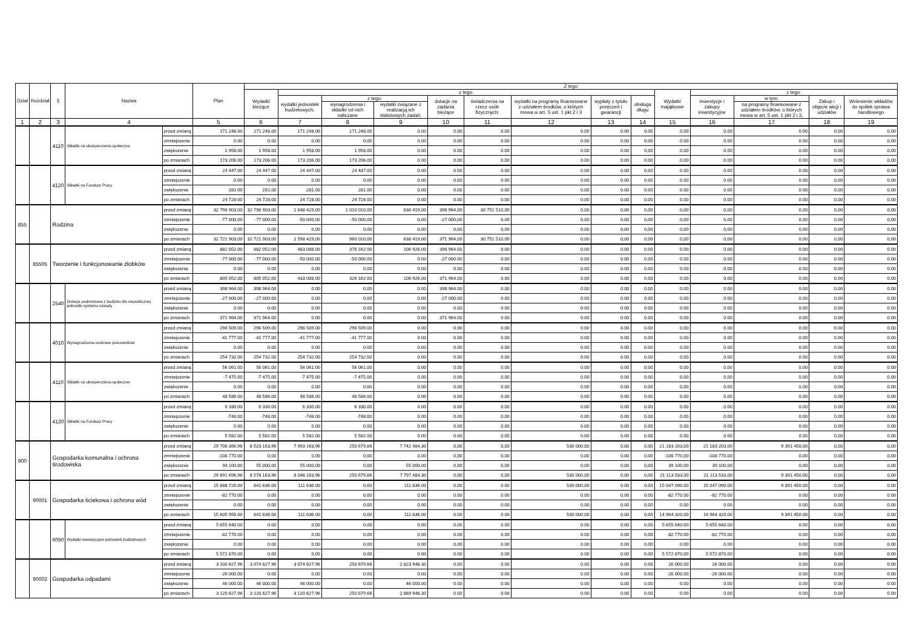| Dział | Rozdział | § | Nazwa | | Plan | Z tego | | | | | | | | | | | | | |
| --- | --- | --- | --- | --- | --- | --- | --- | --- | --- | --- | --- | --- | --- | --- | --- | --- | --- | --- | --- |
| | | | | | | Wydatki bieżące | z tego: | | | | | | | | Wydatki majątkowe | z tego: | | | |
| | | | | | | | wydatki jednostek budżetowych, | z tego: | | dotacje na zadania bieżące | świadczenia na rzecz osób fizycznych; | wydatki na programy finansowane z udziałem środków, o których mowa w art. 5 ust. 1 pkt 2 i 3 | wypłaty z tytułu poręczeń i gwarancji | obsługa długu | | inwestycje i zakupy inwestycyjne | w tym: | Zakup i objęcie akcji i udziałów | Wniesienie wkładów do spółek sprawa handlowego |
| | | | | | | | | wynagrodzenia i składki od nich naliczane | wydatki związane z realizacją ich statutowych zadań; | | | | | | | | na programy finansowane z udziałem środków, o których mowa w art. 5 ust. 1 pkt 2 i 3, | | |
| 1 | 2 | 3 | 4 | | 5 | 6 | 7 | 8 | 9 | 10 | 11 | 12 | 13 | 14 | 15 | 16 | 17 | 18 | 19 |
| | | 4110 | Składki na ubezpieczenia społeczne | przed zmianą | 171 248.00 | 171 248.00 | 171 248.00 | 171 248.00 | 0.00 | 0.00 | 0.00 | 0.00 | 0.00 | 0.00 | 0.00 | 0.00 | 0.00 | 0.00 | 0.00 |
| | | | | zmniejszenie | 0.00 | 0.00 | 0.00 | 0.00 | 0.00 | 0.00 | 0.00 | 0.00 | 0.00 | 0.00 | 0.00 | 0.00 | 0.00 | 0.00 | 0.00 |
| | | | | zwiększenie | 1 958.00 | 1 958.00 | 1 958.00 | 1 958.00 | 0.00 | 0.00 | 0.00 | 0.00 | 0.00 | 0.00 | 0.00 | 0.00 | 0.00 | 0.00 | 0.00 |
| | | | | po zmianach | 173 206.00 | 173 206.00 | 173 206.00 | 173 206.00 | 0.00 | 0.00 | 0.00 | 0.00 | 0.00 | 0.00 | 0.00 | 0.00 | 0.00 | 0.00 | 0.00 |
| | | 4120 | Składki na Fundusz Pracy | przed zmianą | 24 447.00 | 24 447.00 | 24 447.00 | 24 447.00 | 0.00 | 0.00 | 0.00 | 0.00 | 0.00 | 0.00 | 0.00 | 0.00 | 0.00 | 0.00 | 0.00 |
| | | | | zmniejszenie | 0.00 | 0.00 | 0.00 | 0.00 | 0.00 | 0.00 | 0.00 | 0.00 | 0.00 | 0.00 | 0.00 | 0.00 | 0.00 | 0.00 | 0.00 |
| | | | | zwiększenie | 281.00 | 281.00 | 281.00 | 281.00 | 0.00 | 0.00 | 0.00 | 0.00 | 0.00 | 0.00 | 0.00 | 0.00 | 0.00 | 0.00 | 0.00 |
| | | | | po zmianach | 24 728.00 | 24 728.00 | 24 728.00 | 24 728.00 | 0.00 | 0.00 | 0.00 | 0.00 | 0.00 | 0.00 | 0.00 | 0.00 | 0.00 | 0.00 | 0.00 |
| 855 | | Rodzina | | przed zmianą | 32 798 903,00 | 32 798 903,00 | 1 648 429,00 | 1 010 010,00 | 638 419,00 | 398 964,00 | 30 751 510,00 | 0,00 | 0,00 | 0,00 | 0,00 | 0,00 | 0,00 | 0,00 | 0,00 |
| | | | | zmniejszenie | -77 000,00 | -77 000,00 | -50 000,00 | -50 000,00 | 0,00 | -27 000,00 | 0,00 | 0,00 | 0,00 | 0,00 | 0,00 | 0,00 | 0,00 | 0,00 | 0,00 |
| | | | | zwiększenie | 0,00 | 0,00 | 0,00 | 0,00 | 0,00 | 0,00 | 0,00 | 0,00 | 0,00 | 0,00 | 0,00 | 0,00 | 0,00 | 0,00 | 0,00 |
| | | | | po zmianach | 32 721 903,00 | 32 721 903,00 | 1 598 429,00 | 960 010,00 | 638 419,00 | 371 964,00 | 30 751 510,00 | 0,00 | 0,00 | 0,00 | 0,00 | 0,00 | 0,00 | 0,00 | 0,00 |
| | 85505 | Tworzenie i funkcjonowanie żłobków | | przed zmianą | 882 052.00 | 882 052.00 | 483 088.00 | 376 162.00 | 106 926.00 | 398 964.00 | 0.00 | 0.00 | 0.00 | 0.00 | 0.00 | 0.00 | 0.00 | 0.00 | 0.00 |
| | | | | zmniejszenie | -77 000.00 | -77 000.00 | -50 000.00 | -50 000.00 | 0.00 | -27 000.00 | 0.00 | 0.00 | 0.00 | 0.00 | 0.00 | 0.00 | 0.00 | 0.00 | 0.00 |
| | | | | zwiększenie | 0.00 | 0.00 | 0.00 | 0.00 | 0.00 | 0.00 | 0.00 | 0.00 | 0.00 | 0.00 | 0.00 | 0.00 | 0.00 | 0.00 | 0.00 |
| | | | | po zmianach | 805 052.00 | 805 052.00 | 433 088.00 | 326 162.00 | 106 926.00 | 371 964.00 | 0.00 | 0.00 | 0.00 | 0.00 | 0.00 | 0.00 | 0.00 | 0.00 | 0.00 |
| | | 2540 | Dotacja podmiotowa z budżetu dla niepublicznej jednostki systemu oświaty | przed zmianą | 398 964.00 | 398 964.00 | 0.00 | 0.00 | 0.00 | 398 964.00 | 0.00 | 0.00 | 0.00 | 0.00 | 0.00 | 0.00 | 0.00 | 0.00 | 0.00 |
| | | | | zmniejszenie | -27 000.00 | -27 000.00 | 0.00 | 0.00 | 0.00 | -27 000.00 | 0.00 | 0.00 | 0.00 | 0.00 | 0.00 | 0.00 | 0.00 | 0.00 | 0.00 |
| | | | | zwiększenie | 0.00 | 0.00 | 0.00 | 0.00 | 0.00 | 0.00 | 0.00 | 0.00 | 0.00 | 0.00 | 0.00 | 0.00 | 0.00 | 0.00 | 0.00 |
| | | | | po zmianach | 371 964.00 | 371 964.00 | 0.00 | 0.00 | 0.00 | 371 964.00 | 0.00 | 0.00 | 0.00 | 0.00 | 0.00 | 0.00 | 0.00 | 0.00 | 0.00 |
| | | 4010 | Wynagrodzenia osobowe pracowników | przed zmianą | 296 509.00 | 296 509.00 | 296 509.00 | 296 509.00 | 0.00 | 0.00 | 0.00 | 0.00 | 0.00 | 0.00 | 0.00 | 0.00 | 0.00 | 0.00 | 0.00 |
| | | | | zmniejszenie | -41 777.00 | -41 777.00 | -41 777.00 | -41 777.00 | 0.00 | 0.00 | 0.00 | 0.00 | 0.00 | 0.00 | 0.00 | 0.00 | 0.00 | 0.00 | 0.00 |
| | | | | zwiększenie | 0.00 | 0.00 | 0.00 | 0.00 | 0.00 | 0.00 | 0.00 | 0.00 | 0.00 | 0.00 | 0.00 | 0.00 | 0.00 | 0.00 | 0.00 |
| | | | | po zmianach | 254 732.00 | 254 732.00 | 254 732.00 | 254 732.00 | 0.00 | 0.00 | 0.00 | 0.00 | 0.00 | 0.00 | 0.00 | 0.00 | 0.00 | 0.00 | 0.00 |
| | | 4110 | Składki na ubezpieczenia społeczne | przed zmianą | 56 061.00 | 56 061.00 | 56 061.00 | 56 061.00 | 0.00 | 0.00 | 0.00 | 0.00 | 0.00 | 0.00 | 0.00 | 0.00 | 0.00 | 0.00 | 0.00 |
| | | | | zmniejszenie | -7 475.00 | -7 475.00 | -7 475.00 | -7 475.00 | 0.00 | 0.00 | 0.00 | 0.00 | 0.00 | 0.00 | 0.00 | 0.00 | 0.00 | 0.00 | 0.00 |
| | | | | zwiększenie | 0.00 | 0.00 | 0.00 | 0.00 | 0.00 | 0.00 | 0.00 | 0.00 | 0.00 | 0.00 | 0.00 | 0.00 | 0.00 | 0.00 | 0.00 |
| | | | | po zmianach | 48 586.00 | 48 586.00 | 48 586.00 | 48 586.00 | 0.00 | 0.00 | 0.00 | 0.00 | 0.00 | 0.00 | 0.00 | 0.00 | 0.00 | 0.00 | 0.00 |
| | | 4120 | Składki na Fundusz Pracy | przed zmianą | 6 330.00 | 6 330.00 | 6 330.00 | 6 330.00 | 0.00 | 0.00 | 0.00 | 0.00 | 0.00 | 0.00 | 0.00 | 0.00 | 0.00 | 0.00 | 0.00 |
| | | | | zmniejszenie | -748.00 | -748.00 | -748.00 | -748.00 | 0.00 | 0.00 | 0.00 | 0.00 | 0.00 | 0.00 | 0.00 | 0.00 | 0.00 | 0.00 | 0.00 |
| | | | | zwiększenie | 0.00 | 0.00 | 0.00 | 0.00 | 0.00 | 0.00 | 0.00 | 0.00 | 0.00 | 0.00 | 0.00 | 0.00 | 0.00 | 0.00 | 0.00 |
| | | | | po zmianach | 5 582.00 | 5 582.00 | 5 582.00 | 5 582.00 | 0.00 | 0.00 | 0.00 | 0.00 | 0.00 | 0.00 | 0.00 | 0.00 | 0.00 | 0.00 | 0.00 |
| 900 | | Gospodarka komunalna i ochrona środowiska | | przed zmianą | 29 706 366,96 | 8 523 163,96 | 7 993 163,96 | 250 679,66 | 7 742 484,30 | 0,00 | 0,00 | 530 000,00 | 0,00 | 0,00 | 21 183 203,00 | 21 183 203,00 | 9 391 450,00 | 0,00 | 0,00 |
| | | | | zmniejszenie | -108 770,00 | 0,00 | 0,00 | 0,00 | 0,00 | 0,00 | 0,00 | 0,00 | 0,00 | 0,00 | -108 770,00 | -108 770,00 | 0,00 | 0,00 | 0,00 |
| | | | | zwiększenie | 94 100,00 | 55 000,00 | 55 000,00 | 0,00 | 55 000,00 | 0,00 | 0,00 | 0,00 | 0,00 | 0,00 | 39 100,00 | 39 100,00 | 0,00 | 0,00 | 0,00 |
| | | | | po zmianach | 29 691 696,96 | 8 578 163,96 | 8 048 163,96 | 250 679,66 | 7 797 484,30 | 0,00 | 0,00 | 530 000,00 | 0,00 | 0,00 | 21 113 533,00 | 21 113 533,00 | 9 391 450,00 | 0,00 | 0,00 |
| | 90001 | Gospodarka ściekowa i ochrona wód | | przed zmianą | 15 688 726.00 | 641 636.00 | 111 636.00 | 0.00 | 111 636.00 | 0.00 | 0.00 | 530 000.00 | 0.00 | 0.00 | 15 047 090.00 | 15 047 090.00 | 9 391 450.00 | 0.00 | 0.00 |
| | | | | zmniejszenie | -82 770.00 | 0.00 | 0.00 | 0.00 | 0.00 | 0.00 | 0.00 | 0.00 | 0.00 | 0.00 | -82 770.00 | -82 770.00 | 0.00 | 0.00 | 0.00 |
| | | | | zwiększenie | 0.00 | 0.00 | 0.00 | 0.00 | 0.00 | 0.00 | 0.00 | 0.00 | 0.00 | 0.00 | 0.00 | 0.00 | 0.00 | 0.00 | 0.00 |
| | | | | po zmianach | 15 605 956.00 | 641 636.00 | 111 636.00 | 0.00 | 111 636.00 | 0.00 | 0.00 | 530 000.00 | 0.00 | 0.00 | 14 964 320.00 | 14 964 320.00 | 9 391 450.00 | 0.00 | 0.00 |
| | | 6050 | Wydatki inwestycyjne jednostek budżetowych | przed zmianą | 5 655 640.00 | 0.00 | 0.00 | 0.00 | 0.00 | 0.00 | 0.00 | 0.00 | 0.00 | 0.00 | 5 655 640.00 | 5 655 640.00 | 0.00 | 0.00 | 0.00 |
| | | | | zmniejszenie | -82 770.00 | 0.00 | 0.00 | 0.00 | 0.00 | 0.00 | 0.00 | 0.00 | 0.00 | 0.00 | -82 770.00 | -82 770.00 | 0.00 | 0.00 | 0.00 |
| | | | | zwiększenie | 0.00 | 0.00 | 0.00 | 0.00 | 0.00 | 0.00 | 0.00 | 0.00 | 0.00 | 0.00 | 0.00 | 0.00 | 0.00 | 0.00 | 0.00 |
| | | | | po zmianach | 5 572 870.00 | 0.00 | 0.00 | 0.00 | 0.00 | 0.00 | 0.00 | 0.00 | 0.00 | 0.00 | 5 572 870.00 | 5 572 870.00 | 0.00 | 0.00 | 0.00 |
| | 90002 | Gospodarka odpadami | | przed zmianą | 3 100 627.96 | 3 074 627.96 | 3 074 627.96 | 250 679.66 | 2 823 948.30 | 0.00 | 0.00 | 0.00 | 0.00 | 0.00 | 26 000.00 | 26 000.00 | 0.00 | 0.00 | 0.00 |
| | | | | zmniejszenie | -26 000.00 | 0.00 | 0.00 | 0.00 | 0.00 | 0.00 | 0.00 | 0.00 | 0.00 | 0.00 | -26 000.00 | -26 000.00 | 0.00 | 0.00 | 0.00 |
| | | | | zwiększenie | 46 000.00 | 46 000.00 | 46 000.00 | 0.00 | 46 000.00 | 0.00 | 0.00 | 0.00 | 0.00 | 0.00 | 0.00 | 0.00 | 0.00 | 0.00 | 0.00 |
| | | | | po zmianach | 3 120 627.96 | 3 120 627.96 | 3 120 627.96 | 250 679.66 | 2 869 948.30 | 0.00 | 0.00 | 0.00 | 0.00 | 0.00 | 0.00 | 0.00 | 0.00 | 0.00 | 0.00 |